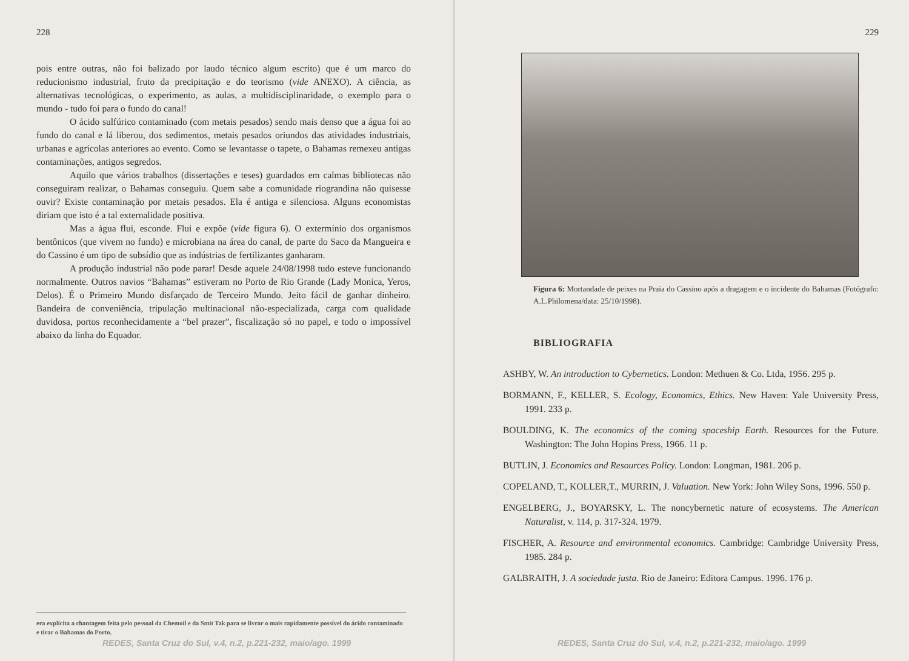228
pois entre outras, não foi balizado por laudo técnico algum escrito) que é um marco do reducionismo industrial, fruto da precipitação e do teorismo (vide ANEXO). A ciência, as alternativas tecnológicas, o experimento, as aulas, a multidisciplinaridade, o exemplo para o mundo - tudo foi para o fundo do canal!
O ácido sulfúrico contaminado (com metais pesados) sendo mais denso que a água foi ao fundo do canal e lá liberou, dos sedimentos, metais pesados oriundos das atividades industriais, urbanas e agrícolas anteriores ao evento. Como se levantasse o tapete, o Bahamas remexeu antigas contaminações, antigos segredos.
Aquilo que vários trabalhos (dissertações e teses) guardados em calmas bibliotecas não conseguiram realizar, o Bahamas conseguiu. Quem sabe a comunidade riograndina não quisesse ouvir? Existe contaminação por metais pesados. Ela é antiga e silenciosa. Alguns economistas diriam que isto é a tal externalidade positiva.
Mas a água flui, esconde. Flui e expõe (vide figura 6). O extermínio dos organismos bentônicos (que vivem no fundo) e microbiana na área do canal, de parte do Saco da Mangueira e do Cassino é um tipo de subsídio que as indústrias de fertilizantes ganharam.
A produção industrial não pode parar! Desde aquele 24/08/1998 tudo esteve funcionando normalmente. Outros navios “Bahamas” estiveram no Porto de Rio Grande (Lady Monica, Yeros, Delos). É o Primeiro Mundo disfarçado de Terceiro Mundo. Jeito fácil de ganhar dinheiro. Bandeira de conveniência, tripulação multinacional não-especializada, carga com qualidade duvidosa, portos reconhecidamente a “bel prazer”, fiscalização só no papel, e todo o impossível abaixo da linha do Equador.
era explícita a chantagem feita pelo pessoal da Chemoil e da Smit Tak para se livrar o mais rapidamente possível do ácido contaminado e tirar o Bahamas do Porto.
REDES, Santa Cruz do Sul, v.4, n.2, p.221-232, maio/ago. 1999
229
Figura 6: Mortandade de peixes na Praia do Cassino após a dragagem e o incidente do Bahamas (Fotógrafo: A.L.Philomena/data: 25/10/1998).
BIBLIOGRAFIA
ASHBY, W. An introduction to Cybernetics. London: Methuen & Co. Ltda, 1956. 295 p.
BORMANN, F., KELLER, S. Ecology, Economics, Ethics. New Haven: Yale University Press, 1991. 233 p.
BOULDING, K. The economics of the coming spaceship Earth. Resources for the Future. Washington: The John Hopins Press, 1966. 11 p.
BUTLIN, J. Economics and Resources Policy. London: Longman, 1981. 206 p.
COPELAND, T., KOLLER,T., MURRIN, J. Valuation. New York: John Wiley Sons, 1996. 550 p.
ENGELBERG, J., BOYARSKY, L. The noncybernetic nature of ecosystems. The American Naturalist, v. 114, p. 317-324. 1979.
FISCHER, A. Resource and environmental economics. Cambridge: Cambridge University Press, 1985. 284 p.
GALBRAITH, J. A sociedade justa. Rio de Janeiro: Editora Campus. 1996. 176 p.
REDES, Santa Cruz do Sul, v.4, n.2, p.221-232, maio/ago. 1999